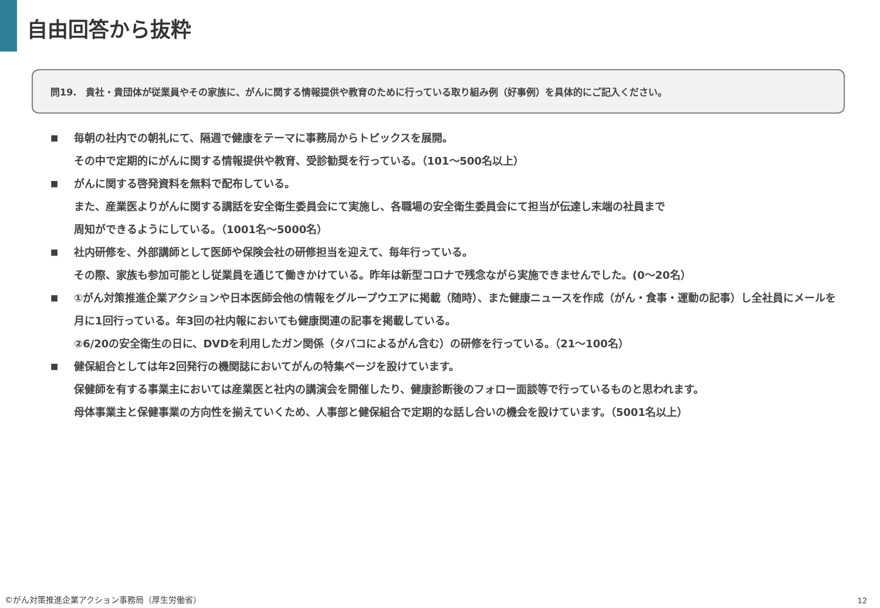自由回答から抜粋
問19.　貴社・貴団体が従業員やその家族に、がんに関する情報提供や教育のために行っている取り組み例（好事例）を具体的にご記入ください。
■
毎朝の社内での朝礼にて、隔週で健康をテーマに事務局からトピックスを展開。
その中で定期的にがんに関する情報提供や教育、受診勧奨を行っている。（101～500名以上）
■
がんに関する啓発資料を無料で配布している。
また、産業医よりがんに関する講話を安全衛生委員会にて実施し、各職場の安全衛生委員会にて担当が伝達し末端の社員まで
周知ができるようにしている。（1001名～5000名）
■
社内研修を、外部講師として医師や保険会社の研修担当を迎えて、毎年行っている。
その際、家族も参加可能とし従業員を通じて働きかけている。昨年は新型コロナで残念ながら実施できませんでした。(0～20名）
■
①がん対策推進企業アクションや日本医師会他の情報をグループウエアに掲載（随時）、また健康ニュースを作成（がん・食事・運動の記事）し全社員にメールを月に1回行っている。年3回の社内報においても健康関連の記事を掲載している。
②6/20の安全衛生の日に、DVDを利用したガン関係（タバコによるがん含む）の研修を行っている。（21～100名）
■
健保組合としては年2回発行の機関誌においてがんの特集ページを設けています。
保健師を有する事業主においては産業医と社内の講演会を開催したり、健康診断後のフォロー面談等で行っているものと思われます。
母体事業主と保健事業の方向性を揃えていくため、人事部と健保組合で定期的な話し合いの機会を設けています。（5001名以上）
©がん対策推進企業アクション事務局（厚生労働省）
12